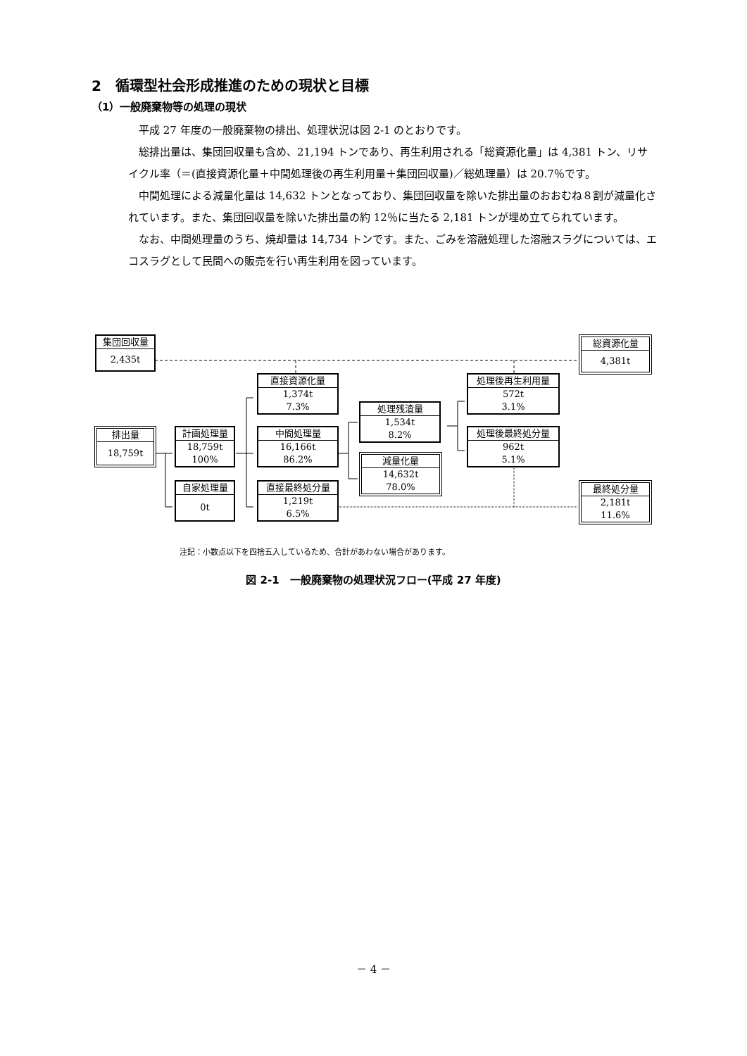2　循環型社会形成推進のための現状と目標
（1）一般廃棄物等の処理の現状
平成 27 年度の一般廃棄物の排出、処理状況は図 2-1 のとおりです。
総排出量は、集団回収量も含め、21,194 トンであり、再生利用される「総資源化量」は 4,381 トン、リサイクル率（＝(直接資源化量＋中間処理後の再生利用量＋集団回収量)／総処理量）は 20.7％です。
中間処理による減量化量は 14,632 トンとなっており、集団回収量を除いた排出量のおおむね８割が減量化されています。また、集団回収量を除いた排出量の約 12％に当たる 2,181 トンが埋め立てられています。
なお、中間処理量のうち、焼却量は 14,734 トンです。また、ごみを溶融処理した溶融スラグについては、エコスラグとして民間への販売を行い再生利用を図っています。
集団回収量
2,435t
総資源化量
4,381t
直接資源化量
1,374t
7.3%
処理後再生利用量
572t
3.1%
処理残渣量
1,534t
8.2%
排出量
18,759t
計画処理量
18,759t
100%
中間処理量
16,166t
86.2%
処理後最終処分量
962t
5.1%
減量化量
14,632t
78.0%
自家処理量
0t
直接最終処分量
1,219t
6.5%
最終処分量
2,181t
11.6%
注記：小数点以下を四捨五入しているため、合計があわない場合があります。
図 2-1　一般廃棄物の処理状況フロー(平成 27 年度)
－ 4 －